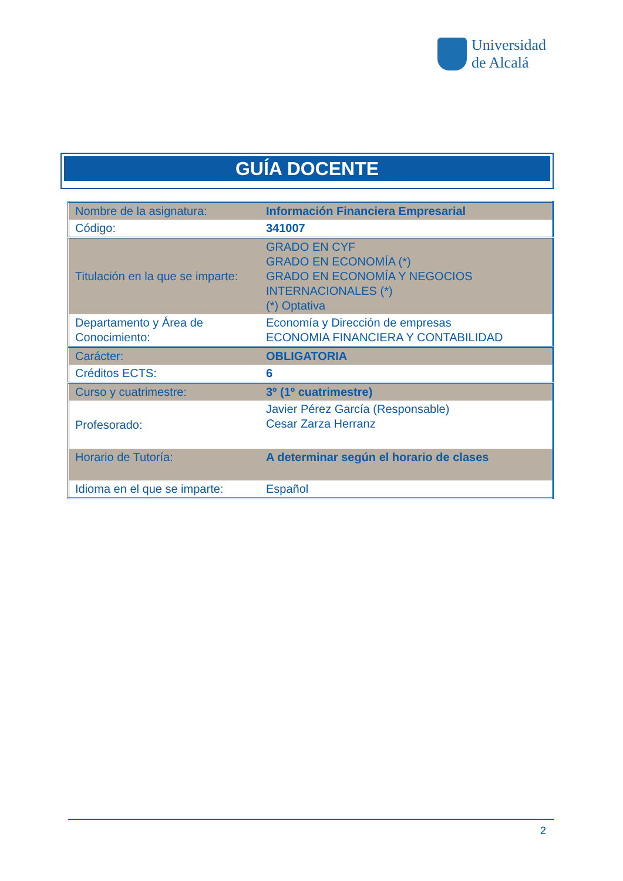Universidad
de Alcalá
GUÍA DOCENTE
| Nombre de la asignatura: | Información Financiera Empresarial |
| Código: | 341007 |
| Titulación en la que se imparte: | GRADO EN CYF GRADO EN ECONOMÍA (*) GRADO EN ECONOMÍA Y NEGOCIOS INTERNACIONALES (*) (*) Optativa |
| Departamento y Área de Conocimiento: | Economía y Dirección de empresas ECONOMIA FINANCIERA Y CONTABILIDAD |
| Carácter: | OBLIGATORIA |
| Créditos ECTS: | 6 |
| Curso y cuatrimestre: | 3º (1º cuatrimestre) |
| Profesorado: | Javier Pérez García (Responsable) Cesar Zarza Herranz |
| Horario de Tutoría: | A determinar según el horario de clases |
| Idioma en el que se imparte: | Español |
2